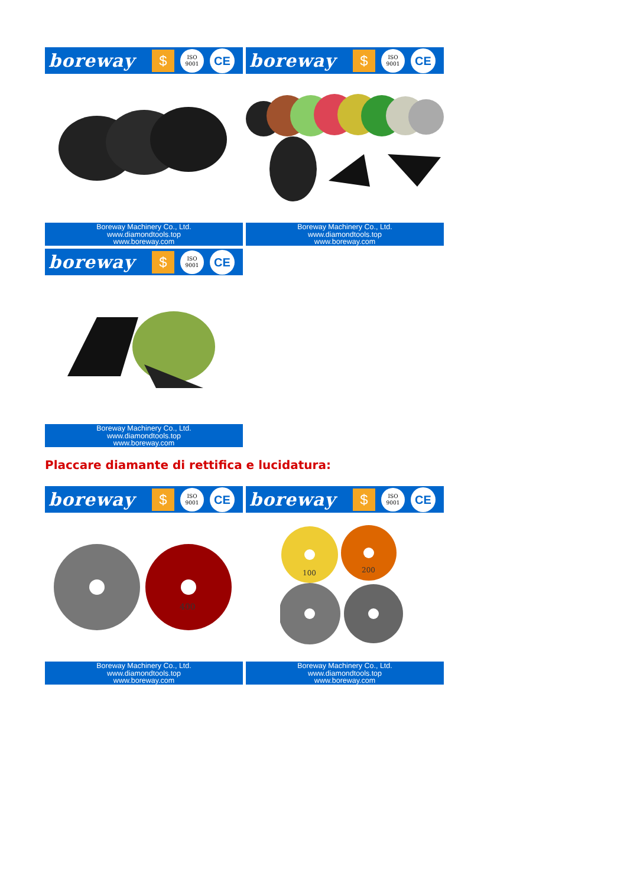boreway $ ISO
9001 CE
Boreway Machinery Co., Ltd.
www.diamondtools.top
www.boreway.com
boreway $ ISO
9001 CE
Boreway Machinery Co., Ltd.
www.diamondtools.top
www.boreway.com
boreway $ ISO
9001 CE
Boreway Machinery Co., Ltd.
www.diamondtools.top
www.boreway.com
Placcare diamante di rettifica e lucidatura:
boreway $ ISO
9001 CE
400
Boreway Machinery Co., Ltd.
www.diamondtools.top
www.boreway.com
boreway $ ISO
9001 CE
100
200
Boreway Machinery Co., Ltd.
www.diamondtools.top
www.boreway.com